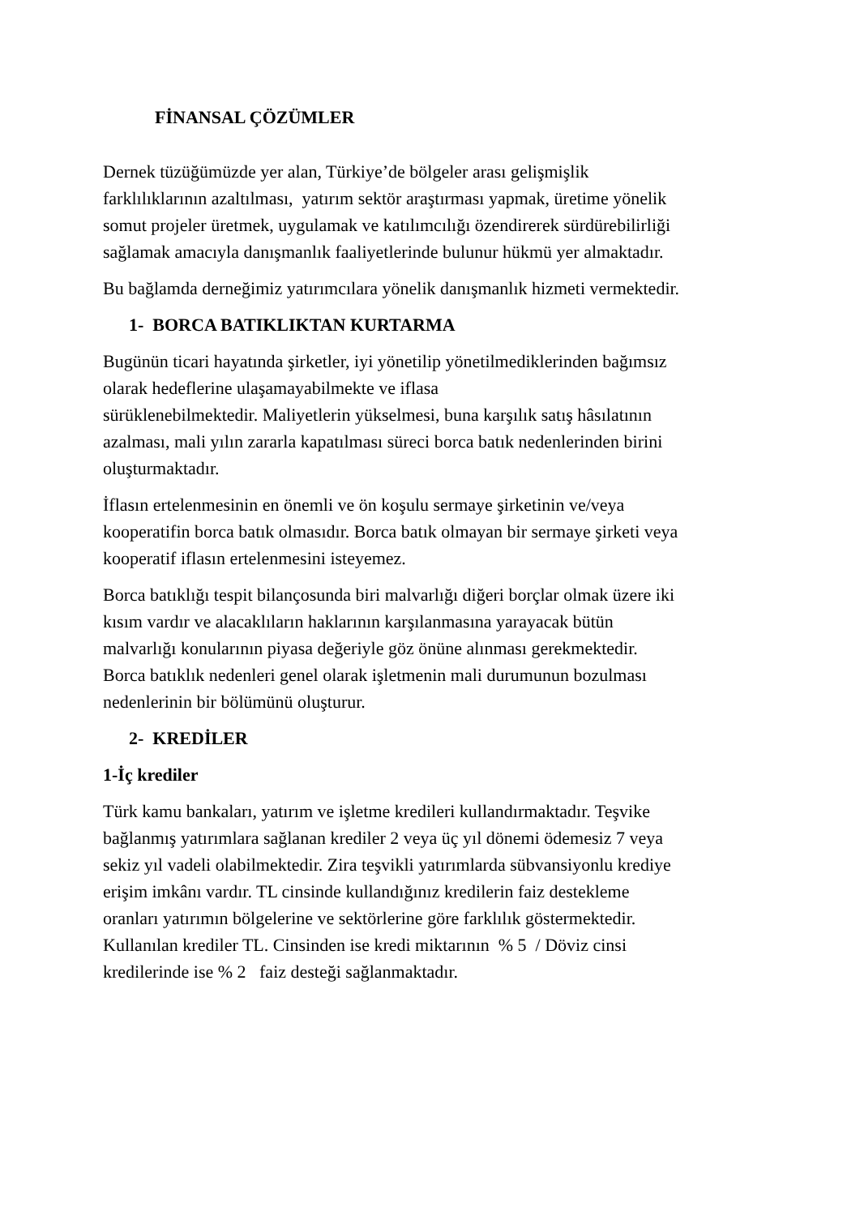FİNANSAL ÇÖZÜMLER
Dernek tüzüğümüzde yer alan, Türkiye’de bölgeler arası gelişmişlik
farklılıklarının azaltılması, yatırım sektör araştırması yapmak, üretime yönelik
somut projeler üretmek, uygulamak ve katılımcılığı özendirerek sürdürebilirliği
sağlamak amacıyla danışmanlık faaliyetlerinde bulunur hükmü yer almaktadır.
Bu bağlamda derneğimiz yatırımcılara yönelik danışmanlık hizmeti vermektedir.
1- BORCA BATIKLIKTAN KURTARMA
Bugünün ticari hayatında şirketler, iyi yönetilip yönetilmediklerinden bağımsız
olarak hedeflerine ulaşamayabilmekte ve iflasa
sürüklenebilmektedir. Maliyetlerin yükselmesi, buna karşılık satış hâsılatının
azalması, mali yılın zararla kapatılması süreci borca batık nedenlerinden birini
oluşturmaktadır.
İflasın ertelenmesinin en önemli ve ön koşulu sermaye şirketinin ve/veya
kooperatifin borca batık olmasıdır. Borca batık olmayan bir sermaye şirketi veya
kooperatif iflasın ertelenmesini isteyemez.
Borca batıklığı tespit bilançosunda biri malvarlığı diğeri borçlar olmak üzere iki
kısım vardır ve alacaklıların haklarının karşılanmasına yarayacak bütün
malvarlığı konularının piyasa değeriyle göz önüne alınması gerekmektedir.
Borca batıklık nedenleri genel olarak işletmenin mali durumunun bozulması
nedenlerinin bir bölümünü oluşturur.
2- KREDİLER
1-İç krediler
Türk kamu bankaları, yatırım ve işletme kredileri kullandırmaktadır. Teşvike
bağlanmış yatırımlara sağlanan krediler 2 veya üç yıl dönemi ödemesiz 7 veya
sekiz yıl vadeli olabilmektedir. Zira teşvikli yatırımlarda sübvansiyonlu krediye
erişim imkânı vardır. TL cinsinde kullandığınız kredilerin faiz destekleme
oranları yatırımın bölgelerine ve sektörlerine göre farklılık göstermektedir.
Kullanılan krediler TL. Cinsinden ise kredi miktarının % 5 / Döviz cinsi
kredilerinde ise % 2 faiz desteği sağlanmaktadır.